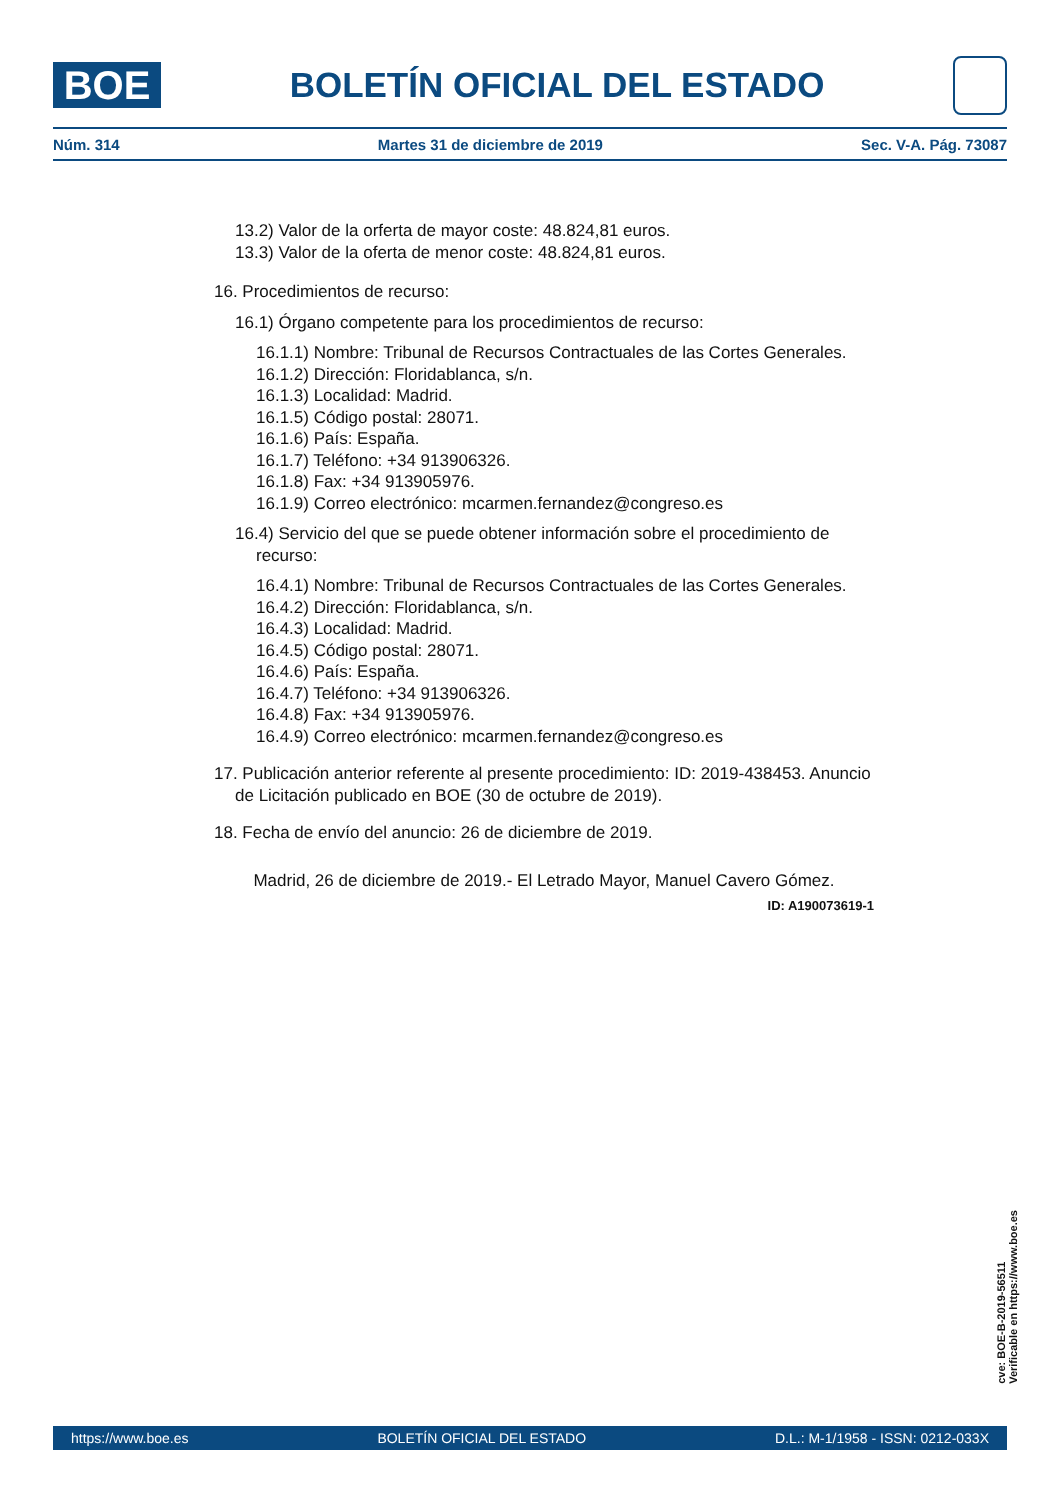BOE
BOLETÍN OFICIAL DEL ESTADO
Núm. 314 Martes 31 de diciembre de 2019 Sec. V-A. Pág. 73087
13.2) Valor de la orferta de mayor coste: 48.824,81 euros.
13.3) Valor de la oferta de menor coste: 48.824,81 euros.
16. Procedimientos de recurso:
16.1) Órgano competente para los procedimientos de recurso:
16.1.1) Nombre: Tribunal de Recursos Contractuales de las Cortes Generales.
16.1.2) Dirección: Floridablanca, s/n.
16.1.3) Localidad: Madrid.
16.1.5) Código postal: 28071.
16.1.6) País: España.
16.1.7) Teléfono: +34 913906326.
16.1.8) Fax: +34 913905976.
16.1.9) Correo electrónico: mcarmen.fernandez@congreso.es
16.4) Servicio del que se puede obtener información sobre el procedimiento de recurso:
16.4.1) Nombre: Tribunal de Recursos Contractuales de las Cortes Generales.
16.4.2) Dirección: Floridablanca, s/n.
16.4.3) Localidad: Madrid.
16.4.5) Código postal: 28071.
16.4.6) País: España.
16.4.7) Teléfono: +34 913906326.
16.4.8) Fax: +34 913905976.
16.4.9) Correo electrónico: mcarmen.fernandez@congreso.es
17. Publicación anterior referente al presente procedimiento: ID: 2019-438453. Anuncio de Licitación publicado en BOE (30 de octubre de 2019).
18. Fecha de envío del anuncio: 26 de diciembre de 2019.
Madrid, 26 de diciembre de 2019.- El Letrado Mayor, Manuel Cavero Gómez.
ID: A190073619-1
cve: BOE-B-2019-56511
Verificable en https://www.boe.es
https://www.boe.es BOLETÍN OFICIAL DEL ESTADO D.L.: M-1/1958 - ISSN: 0212-033X